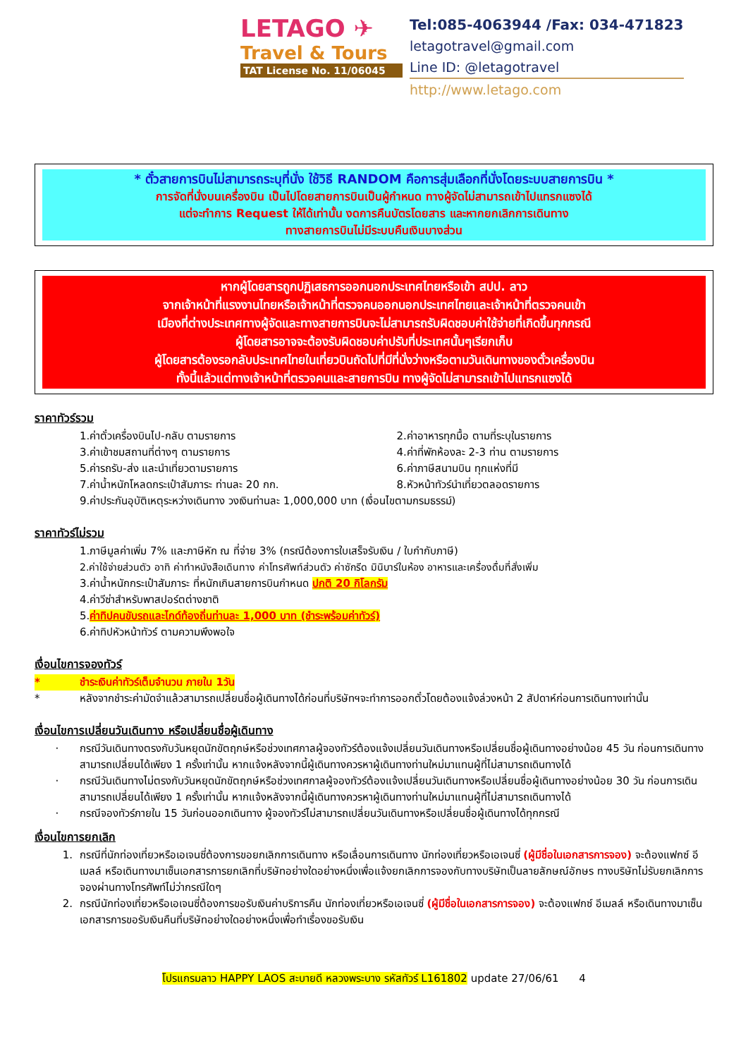LETAGO ✈
Travel & Tours
TAT License No. 11/06045
Tel:085-4063944 /Fax: 034-471823
letagotravel@gmail.com
Line ID: @letagotravel
http://www.letago.com
* ตั๋วสายการบินไม่สามารถระบุที่นั่ง ใช้วิธี RANDOM คือการสุ่มเลือกที่นั่งโดยระบบสายการบิน *
การจัดที่นั่งบนเครื่องบิน เป็นไปโดยสายการบินเป็นผู้กำหนด ทางผู้จัดไม่สามารถเข้าไปแทรกแซงได้
แต่จะทำการ Request ให้ได้เท่านั้น งดการคืนบัตรโดยสาร และหากยกเลิกการเดินทาง
ทางสายการบินไม่มีระบบคืนเงินบางส่วน
หากผู้โดยสารถูกปฏิเสธการออกนอกประเทศไทยหรือเข้า สปป. ลาว
จากเจ้าหน้าที่แรงงานไทยหรือเจ้าหน้าที่ตรวจคนออกนอกประเทศไทยและเจ้าหน้าที่ตรวจคนเข้า
เมืองที่ต่างประเทศทางผู้จัดและทางสายการบินจะไม่สามารถรับผิดชอบค่าใช้จ่ายที่เกิดขึ้นทุกกรณี
ผู้โดยสารอาจจะต้องรับผิดชอบค่าปรับที่ประเทศนั้นๆเรียกเก็บ
ผู้โดยสารต้องรอกลับประเทศไทยในเที่ยวบินถัดไปที่มีที่นั่งว่างหรือตามวันเดินทางของตั๋วเครื่องบิน
ทั้งนี้แล้วแต่ทางเจ้าหน้าที่ตรวจคนและสายการบิน ทางผู้จัดไม่สามารถเข้าไปแทรกแซงได้
ราคาทัวร์รวม
1.ค่าตั๋วเครื่องบินไป-กลับ ตามรายการ 2.ค่าอาหารทุกมื้อ ตามที่ระบุในรายการ
3.ค่าเข้าชมสถานที่ต่างๆ ตามรายการ 4.ค่าที่พักห้องละ 2-3 ท่าน ตามรายการ
5.ค่ารถรับ-ส่ง และนำเที่ยวตามรายการ 6.ค่าภาษีสนามบิน ทุกแห่งที่มี
7.ค่าน้ำหนักโหลดกระเป๋าสัมภาระ ท่านละ 20 กก. 8.หัวหน้าทัวร์นำเที่ยวตลอดรายการ
9.ค่าประกันอุบัติเหตุระหว่างเดินทาง วงเงินท่านละ 1,000,000 บาท (เงื่อนไขตามกรมธรรม์)
ราคาทัวร์ไม่รวม
1.ภาษีมูลค่าเพิ่ม 7% และภาษีหัก ณ ที่จ่าย 3% (กรณีต้องการใบเสร็จรับเงิน / ใบกำกับภาษี)
2.ค่าใช้จ่ายส่วนตัว อาทิ ค่าทำหนังสือเดินทาง ค่าโทรศัพท์ส่วนตัว ค่าซักรีด มินิบาร์ในห้อง อาหารและเครื่องดื่มที่สั่งเพิ่ม
3.ค่าน้ำหนักกระเป๋าสัมภาระ ที่หนักเกินสายการบินกำหนด ปกติ 20 กิโลกรัม
4.ค่าวีซ่าสำหรับพาสปอร์ตต่างชาติ
5.ค่าทิปคนขับรถและไกด์ท้องถิ่นท่านละ 1,000 บาท (ชำระพร้อมค่าทัวร์)
6.ค่าทิปหัวหน้าทัวร์ ตามความพึงพอใจ
เงื่อนไขการจองทัวร์
* ชำระเงินค่าทัวร์เต็มจำนวน ภายใน 1วัน
* หลังจากชำระค่ามัดจำแล้วสามารถเปลี่ยนชื่อผู้เดินทางได้ก่อนที่บริษัทฯจะทำการออกตั๋วโดยต้องแจ้งล่วงหน้า 2 สัปดาห์ก่อนการเดินทางเท่านั้น
เงื่อนไขการเปลี่ยนวันเดินทาง หรือเปลี่ยนชื่อผู้เดินทาง
· กรณีวันเดินทางตรงกับวันหยุดนักขัตฤกษ์หรือช่วงเทศกาลผู้จองทัวร์ต้องแจ้งเปลี่ยนวันเดินทางหรือเปลี่ยนชื่อผู้เดินทางอย่างน้อย 45 วัน ก่อนการเดินทางสามารถเปลี่ยนได้เพียง 1 ครั้งเท่านั้น หากแจ้งหลังจากนี้ผู้เดินทางควรหาผู้เดินทางท่านใหม่มาแทนผู้ที่ไม่สามารถเดินทางได้
· กรณีวันเดินทางไม่ตรงกับวันหยุดนักขัตฤกษ์หรือช่วงเทศกาลผู้จองทัวร์ต้องแจ้งเปลี่ยนวันเดินทางหรือเปลี่ยนชื่อผู้เดินทางอย่างน้อย 30 วัน ก่อนการเดิน สามารถเปลี่ยนได้เพียง 1 ครั้งเท่านั้น หากแจ้งหลังจากนี้ผู้เดินทางควรหาผู้เดินทางท่านใหม่มาแทนผู้ที่ไม่สามารถเดินทางได้
· กรณีจองทัวร์ภายใน 15 วันก่อนออกเดินทาง ผู้จองทัวร์ไม่สามารถเปลี่ยนวันเดินทางหรือเปลี่ยนชื่อผู้เดินทางได้ทุกกรณี
เงื่อนไขการยกเลิก
1. กรณีที่นักท่องเที่ยวหรือเอเจนซี่ต้องการขอยกเลิกการเดินทาง หรือเลื่อนการเดินทาง นักท่องเที่ยวหรือเอเจนซี่ (ผู้มีชื่อในเอกสารการจอง) จะต้องแฟกซ์ อีเมลล์ หรือเดินทางมาเซ็นเอกสารการยกเลิกที่บริษัทอย่างใดอย่างหนึ่งเพื่อแจ้งยกเลิกการจองกับทางบริษัทเป็นลายลักษณ์อักษร ทางบริษัทไม่รับยกเลิกการจองผ่านทางโทรศัพท์ไม่ว่ากรณีใดๆ
2. กรณีนักท่องเที่ยวหรือเอเจนซี่ต้องการขอรับเงินค่าบริการคืน นักท่องเที่ยวหรือเอเจนซี่ (ผู้มีชื่อในเอกสารการจอง) จะต้องแฟกซ์ อีเมลล์ หรือเดินทางมาเซ็นเอกสารการขอรับเงินคืนที่บริษัทอย่างใดอย่างหนึ่งเพื่อทำเรื่องขอรับเงิน
โปรแกรมลาว HAPPY LAOS สะบายดี หลวงพระบาง รหัสทัวร์ L161802 update 27/06/61 4